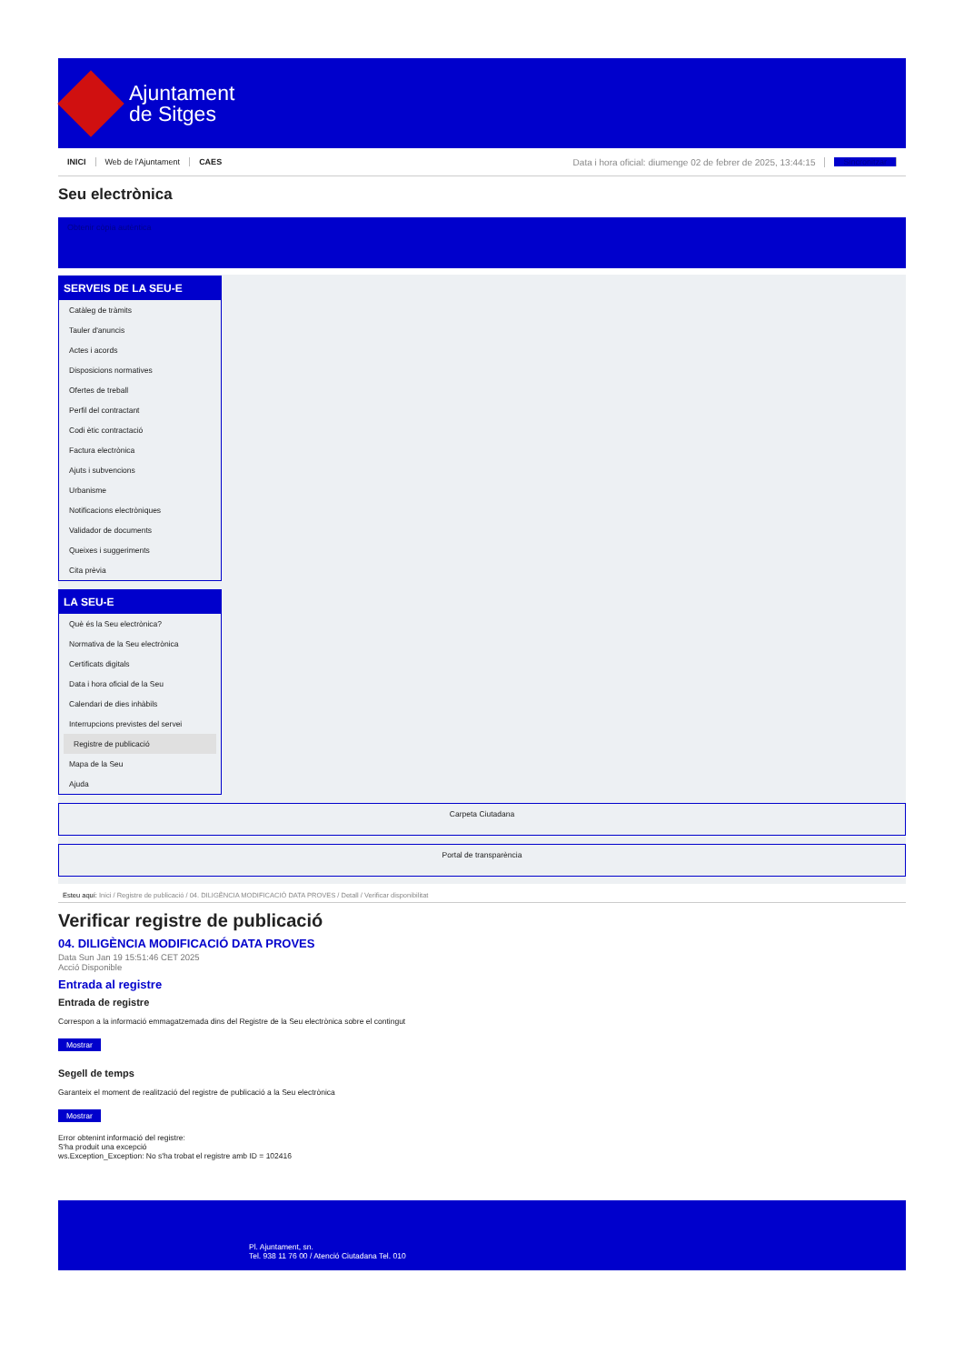Ajuntament
de Sitges
INICI Web de l'Ajuntament CAES Data i hora oficial: diumenge 02 de febrer de 2025, 13:44:15 Sincronitzar
Seu electrònica
Obtenir còpia autèntica
SERVEIS DE LA SEU-E
Catàleg de tràmits
Tauler d'anuncis
Actes i acords
Disposicions normatives
Ofertes de treball
Perfil del contractant
Codi ètic contractació
Factura electrònica
Ajuts i subvencions
Urbanisme
Notificacions electròniques
Validador de documents
Queixes i suggeriments
Cita prèvia
LA SEU-E
Què és la Seu electrònica?
Normativa de la Seu electrònica
Certificats digitals
Data i hora oficial de la Seu
Calendari de dies inhàbils
Interrupcions previstes del servei
Registre de publicació
Mapa de la Seu
Ajuda
Carpeta Ciutadana
Portal de transparència
Esteu aquí: Inici / Registre de publicació / 04. DILIGÈNCIA MODIFICACIÓ DATA PROVES / Detall / Verificar disponibilitat
Verificar registre de publicació
04. DILIGÈNCIA MODIFICACIÓ DATA PROVES
Data Sun Jan 19 15:51:46 CET 2025
Acció Disponible
Entrada al registre
Entrada de registre
Correspon a la informació emmagatzemada dins del Registre de la Seu electrònica sobre el contingut
Mostrar
Segell de temps
Garanteix el moment de realització del registre de publicació a la Seu electrònica
Mostrar
Error obtenint informació del registre:
S'ha produit una excepció
ws.Exception_Exception: No s'ha trobat el registre amb ID = 102416
Pl. Ajuntament, sn.
Tel. 938 11 76 00 / Atenció Ciutadana Tel. 010